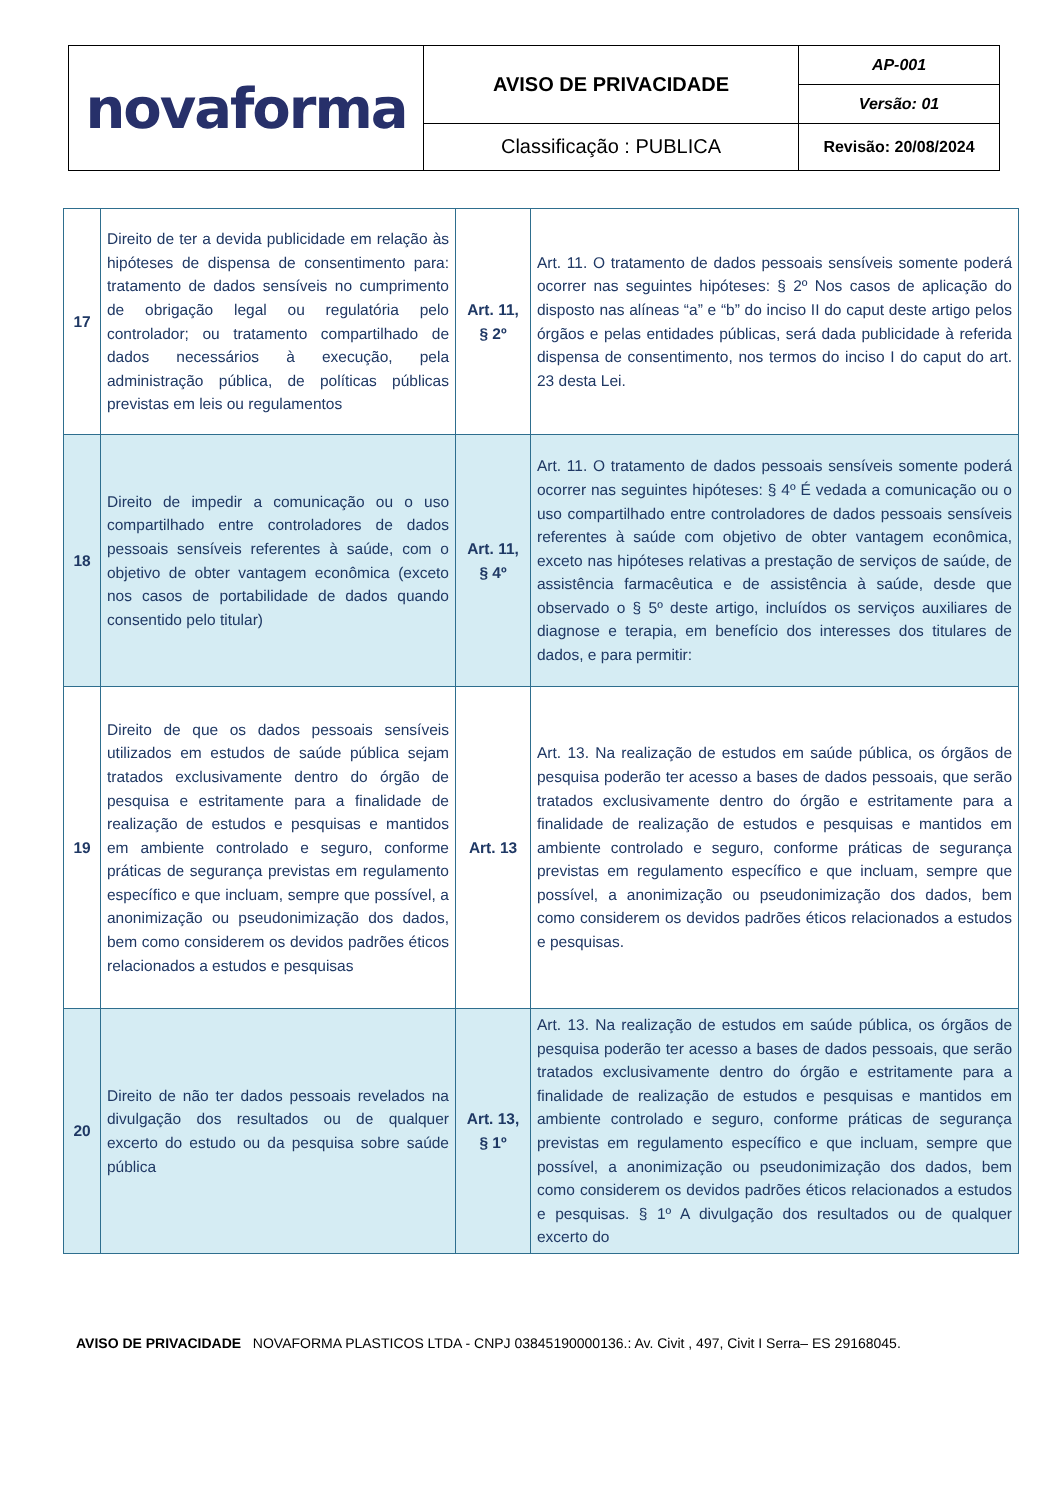| novaforma | AVISO DE PRIVACIDADE | AP-001 |
| | | Versão: 01 |
| | Classificação : PUBLICA | Revisão: 20/08/2024 |
| 17 | Direito de ter a devida publicidade em relação às hipóteses de dispensa de consentimento para: tratamento de dados sensíveis no cumprimento de obrigação legal ou regulatória pelo controlador; ou tratamento compartilhado de dados necessários à execução, pela administração pública, de políticas públicas previstas em leis ou regulamentos | Art. 11, § 2º | Art. 11. O tratamento de dados pessoais sensíveis somente poderá ocorrer nas seguintes hipóteses: § 2º Nos casos de aplicação do disposto nas alíneas “a” e “b” do inciso II do caput deste artigo pelos órgãos e pelas entidades públicas, será dada publicidade à referida dispensa de consentimento, nos termos do inciso I do caput do art. 23 desta Lei. |
| 18 | Direito de impedir a comunicação ou o uso compartilhado entre controladores de dados pessoais sensíveis referentes à saúde, com o objetivo de obter vantagem econômica (exceto nos casos de portabilidade de dados quando consentido pelo titular) | Art. 11, § 4º | Art. 11. O tratamento de dados pessoais sensíveis somente poderá ocorrer nas seguintes hipóteses: § 4º É vedada a comunicação ou o uso compartilhado entre controladores de dados pessoais sensíveis referentes à saúde com objetivo de obter vantagem econômica, exceto nas hipóteses relativas a prestação de serviços de saúde, de assistência farmacêutica e de assistência à saúde, desde que observado o § 5º deste artigo, incluídos os serviços auxiliares de diagnose e terapia, em benefício dos interesses dos titulares de dados, e para permitir: |
| 19 | Direito de que os dados pessoais sensíveis utilizados em estudos de saúde pública sejam tratados exclusivamente dentro do órgão de pesquisa e estritamente para a finalidade de realização de estudos e pesquisas e mantidos em ambiente controlado e seguro, conforme práticas de segurança previstas em regulamento específico e que incluam, sempre que possível, a anonimização ou pseudonimização dos dados, bem como considerem os devidos padrões éticos relacionados a estudos e pesquisas | Art. 13 | Art. 13. Na realização de estudos em saúde pública, os órgãos de pesquisa poderão ter acesso a bases de dados pessoais, que serão tratados exclusivamente dentro do órgão e estritamente para a finalidade de realização de estudos e pesquisas e mantidos em ambiente controlado e seguro, conforme práticas de segurança previstas em regulamento específico e que incluam, sempre que possível, a anonimização ou pseudonimização dos dados, bem como considerem os devidos padrões éticos relacionados a estudos e pesquisas. |
| 20 | Direito de não ter dados pessoais revelados na divulgação dos resultados ou de qualquer excerto do estudo ou da pesquisa sobre saúde pública | Art. 13, § 1º | Art. 13. Na realização de estudos em saúde pública, os órgãos de pesquisa poderão ter acesso a bases de dados pessoais, que serão tratados exclusivamente dentro do órgão e estritamente para a finalidade de realização de estudos e pesquisas e mantidos em ambiente controlado e seguro, conforme práticas de segurança previstas em regulamento específico e que incluam, sempre que possível, a anonimização ou pseudonimização dos dados, bem como considerem os devidos padrões éticos relacionados a estudos e pesquisas. § 1º A divulgação dos resultados ou de qualquer excerto do |
AVISO DE PRIVACIDADE NOVAFORMA PLASTICOS LTDA - CNPJ 03845190000136.: Av. Civit , 497, Civit I Serra– ES 29168045.